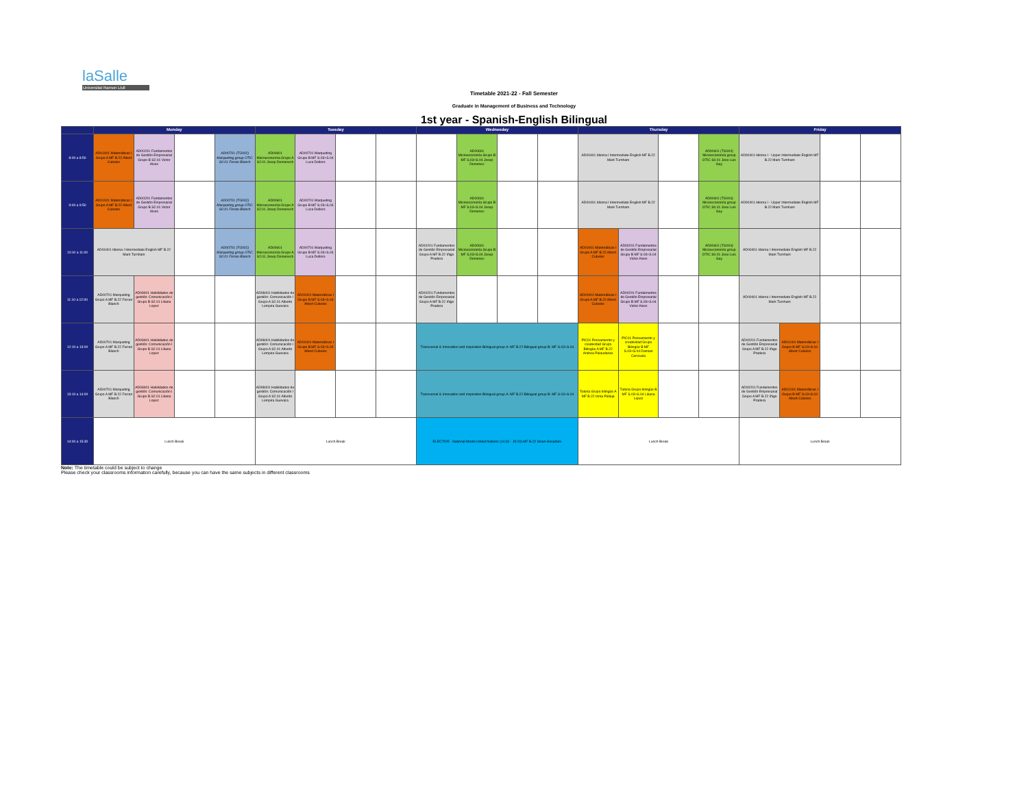laSalle
Universitat Ramon Llull
Timetable 2021-22 - Fall Semester
Graduate in Management of Business and Technology
1st year - Spanish-English Bilingual
| | Monday | | | | Tuesday | | | | Wednesday | | | | Thursday | | | | Friday | | | |
| --- | --- | --- | --- | --- | --- | --- | --- | --- | --- | --- | --- | --- | --- | --- | --- | --- | --- | --- | --- | --- |
| 8:00 a 8:50 | AD01001 Matemáticas I Grupo A MF B.22 Albert Cubeles | AD00201 Fundamentos de Gestión Empresarial Grupo B S2.01 Victor Alves | | AD00701 (TG002) Marqueting group OTIC S0.01 Ferran Blanch | AD00601 Microeconomía Grupo A S2.01 Josep Domenech | AD00701 Marqueting Grupo B MF S.03+S.04 Luca Delloro | | | | AD00601 Microeconomía Grupo B MF S.03+S.04 Josep Domenec | | | AD00401 Idioma I Intermediate English MF B.22 Mark Turnham | | | AD00601 (TG004) Microeconomía group OTIC S0.01 Jose Luis Gay | AD00401 Idioma I - Upper Intermediate English MF B.22 Mark Turnham | | | |
| 9:00 a 9:50 | AD01001 Matemáticas I Grupo A MF B.22 Albert Cubeles | AD00201 Fundamentos de Gestión Empresarial Grupo B S2.01 Victor Alves | | AD00701 (TG002) Marqueting group OTIC S0.01 Ferran Blanch | AD00601 Microeconomía Grupo A S2.01 Josep Domenech | AD00701 Marqueting Grupo B MF S.03+S.04 Luca Delloro | | | | AD00601 Microeconomía Grupo B MF S.03+S.04 Josep Domenec | | | AD00401 Idioma I Intermediate English MF B.22 Mark Turnham | | | AD00601 (TG004) Microeconomía group OTIC S0.01 Jose Luis Gay | AD00401 Idioma I - Upper Intermediate English MF B.22 Mark Turnham | | | |
| 10:10 a 11:00 | AD00401 Idioma I Intermediate English MF B.22 Mark Turnham | | | AD00701 (TG002) Marqueting group OTIC S0.01 Ferran Blanch | AD00601 Microeconomía Grupo A S2.01 Josep Domenech | AD00701 Marqueting Grupo B MF S.03+S.04 Luca Delloro | | | AD00201 Fundamentos de Gestión Empresarial Grupo A MF B.22 Iñigo Pradera | AD00601 Microeconomía Grupo B MF S.03+S.04 Josep Domenec | | | AD01001 Matemáticas I Grupo A MF B.22 Albert Cubeles | AD00201 Fundamentos de Gestión Empresarial Grupo B MF S.03+S.04 Victor Alves | | AD00601 (TG004) Microeconomía group OTIC S0.01 Jose Luis Gay | AD00401 Idioma I Intermediate English MF B.22 Mark Turnham | | | |
| 11:10 a 12:00 | AD00701 Marqueting Grupo A MF B.22 Ferran Blanch | AD08401 Habilidades de gestión: Comunicación I Grupo B S2.01 Liliana Lopez | | | AD08401 Habilidades de gestión: Comunicación I Grupo A S2.01 Alberto Lempira Guevara | AD01001 Matemáticas I Grupo B MF S.03+S.04 Albert Cubeles | | | AD00201 Fundamentos de Gestión Empresarial Grupo A MF B.22 Iñigo Pradera | | | | AD01001 Matemáticas I Grupo A MF B.22 Albert Cubeles | AD00201 Fundamentos de Gestión Empresarial Grupo B MF S.03+S.04 Victor Alves | | | AD00401 Idioma I Intermediate English MF B.22 Mark Turnham | | | |
| 12:10 a 13:00 | AD00701 Marqueting Grupo A MF B.22 Ferran Blanch | AD08401 Habilidades de gestión: Comunicación I Grupo B S2.01 Liliana Lopez | | | AD08401 Habilidades de gestión: Comunicación I Grupo A S2.01 Alberto Lempira Guevara | AD01001 Matemáticas I Grupo B MF S.03+S.04 Albert Cubeles | | | Transversal & Innovation and inspiration Bilingual group A: MF B.22 Bilingual group B: MF S.03+S.04 | | | | PIC01 Pensamiento y creatividad Grupo Bilingüe A MF B.22 Andrea Palaudarias | PIC01 Pensamiento y creatividad Grupo Bilingüe B MF S.03+S.04 Damian Cenzuela | | | AD00201 Fundamentos de Gestión Empresarial Grupo A MF B.22 Iñigo Pradera | AD01001 Matemáticas I Grupo B MF S.03+S.04 Albert Cubeles | | |
| 13:10 a 14:00 | AD00701 Marqueting Grupo A MF B.22 Ferran Blanch | AD08401 Habilidades de gestión: Comunicación I Grupo B S2.01 Liliana Lopez | | | AD08401 Habilidades de gestión: Comunicación I Grupo A S2.01 Alberto Lempira Guevara | | | | Transversal & Innovation and inspiration Bilingual group A: MF B.22 Bilingual group B: MF S.03+S.04 | | | | Tutoria Grupo bilingüe A MF B.22 Inma Palleja | Tutoria Grupo bilingüe B MF S.03+S.04 Liliana Lopez | | | AD00201 Fundamentos de Gestión Empresarial Grupo A MF B.22 Iñigo Pradera | AD01001 Matemáticas I Grupo B MF S.03+S.04 Albert Cubeles | | |
| 14:00 a 15:30 | Lunch Break | | | | Lunch Break | | | | ELECTIVE - National Model United Nations (14:30 - 15:20) MF B.22 Sinan Hosadam | | | | Lunch Break | | | | Lunch Break | | | |
Note: The timetable could be subject to change
Please check your classrooms information carefully, because you can have the same subjects in different classrooms